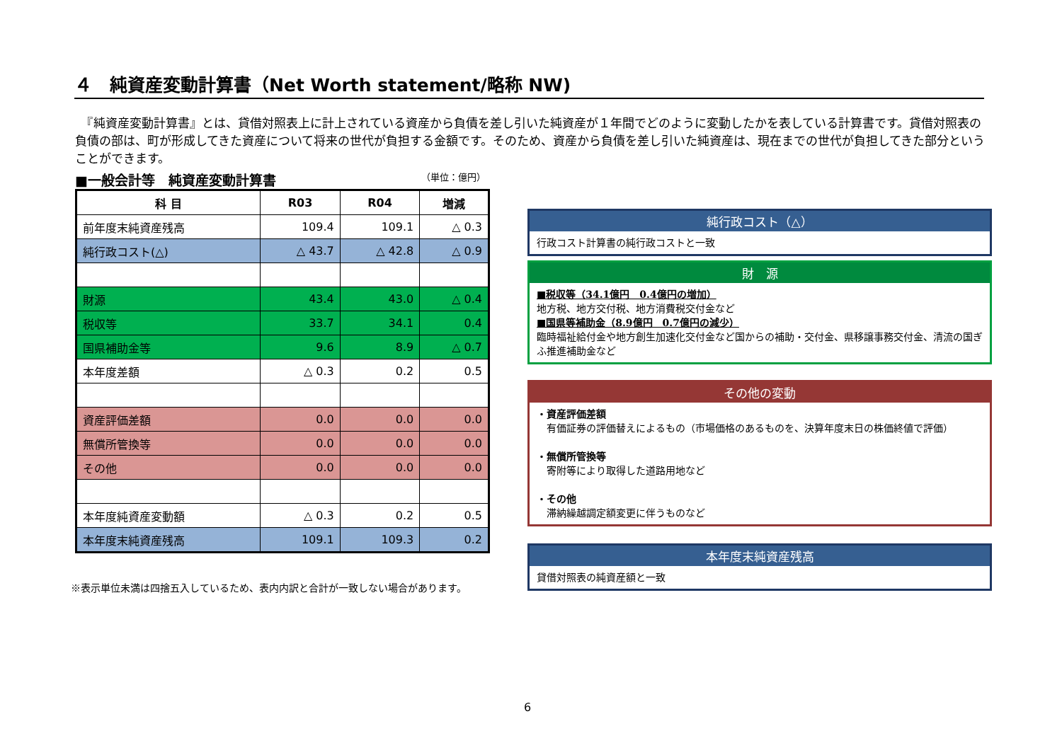４　純資産変動計算書（Net Worth statement/略称 NW)
　『純資産変動計算書』とは、貸借対照表上に計上されている資産から負債を差し引いた純資産が１年間でどのように変動したかを表している計算書です。貸借対照表の負債の部は、町が形成してきた資産について将来の世代が負担する金額です。そのため、資産から負債を差し引いた純資産は、現在までの世代が負担してきた部分ということができます。
■一般会計等　純資産変動計算書 （単位：億円）
| 科 目 | R03 | R04 | 増減 |
| --- | --- | --- | --- |
| 前年度末純資産残高 | 109.4 | 109.1 | △ 0.3 |
| 純行政コスト(△) | △ 43.7 | △ 42.8 | △ 0.9 |
| 財源 | 43.4 | 43.0 | △ 0.4 |
| 税収等 | 33.7 | 34.1 | 0.4 |
| 国県補助金等 | 9.6 | 8.9 | △ 0.7 |
| 本年度差額 | △ 0.3 | 0.2 | 0.5 |
| 資産評価差額 | 0.0 | 0.0 | 0.0 |
| 無償所管換等 | 0.0 | 0.0 | 0.0 |
| その他 | 0.0 | 0.0 | 0.0 |
| 本年度純資産変動額 | △ 0.3 | 0.2 | 0.5 |
| 本年度末純資産残高 | 109.1 | 109.3 | 0.2 |
※表示単位未満は四捨五入しているため、表内内訳と合計が一致しない場合があります。
純行政コスト（△）
行政コスト計算書の純行政コストと一致
財　源
■税収等（34.1億円　0.4億円の増加）
地方税、地方交付税、地方消費税交付金など
■国県等補助金（8.9億円　0.7億円の減少）
臨時福祉給付金や地方創生加速化交付金など国からの補助・交付金、県移譲事務交付金、清流の国ぎふ推進補助金など
その他の変動
・資産評価差額
　有価証券の評価替えによるもの（市場価格のあるものを、決算年度末日の株価終値で評価）
・無償所管換等
　寄附等により取得した道路用地など
・その他
　滞納繰越調定額変更に伴うものなど
本年度末純資産残高
貸借対照表の純資産額と一致
6